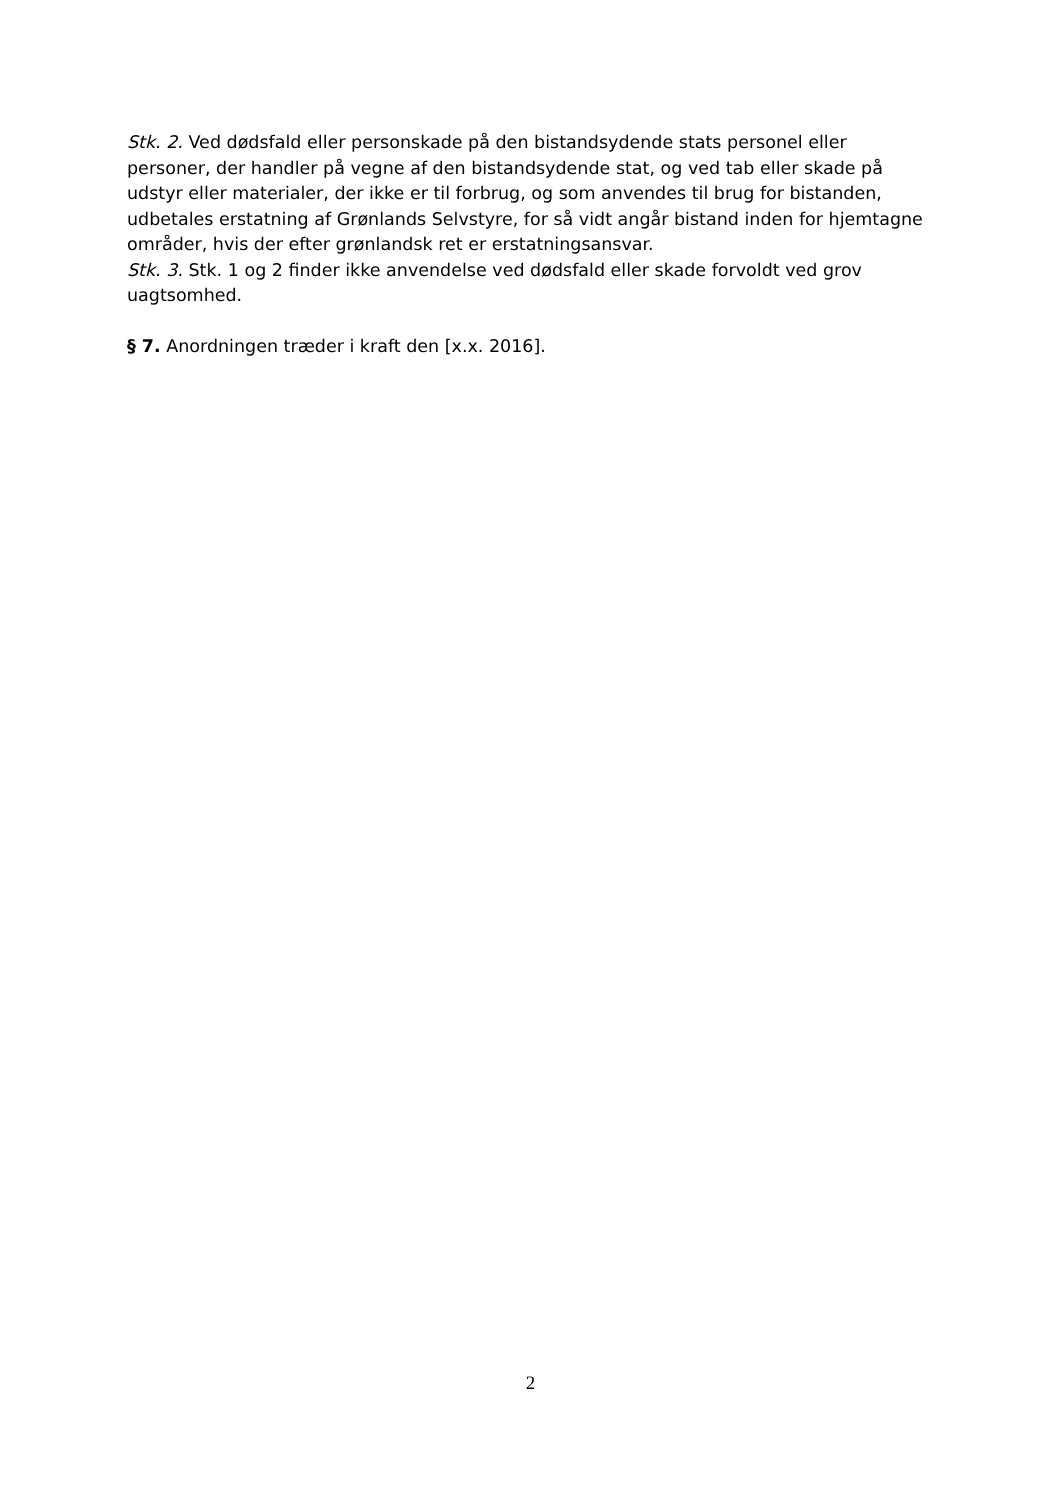Stk. 2. Ved dødsfald eller personskade på den bistandsydende stats personel eller personer, der handler på vegne af den bistandsydende stat, og ved tab eller skade på udstyr eller materialer, der ikke er til forbrug, og som anvendes til brug for bistanden, udbetales erstatning af Grønlands Selvstyre, for så vidt angår bistand inden for hjemtagne områder, hvis der efter grønlandsk ret er erstatningsansvar.
Stk. 3. Stk. 1 og 2 finder ikke anvendelse ved dødsfald eller skade forvoldt ved grov uagtsomhed.
§ 7. Anordningen træder i kraft den [x.x. 2016].
2